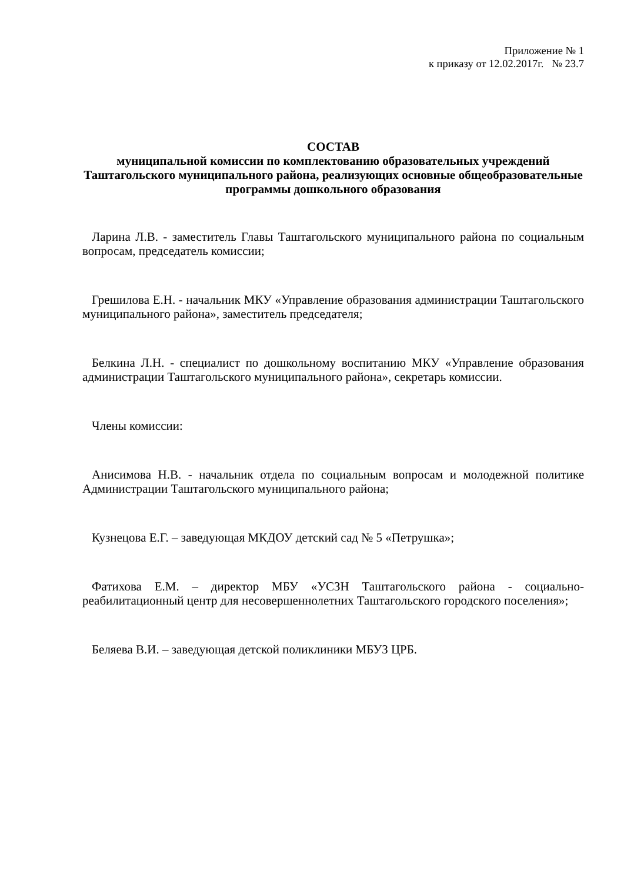Приложение № 1
к приказу от 12.02.2017г. № 23.7
СОСТАВ
муниципальной комиссии по комплектованию образовательных учреждений Таштагольского муниципального района, реализующих основные общеобразовательные программы дошкольного образования
Ларина Л.В. - заместитель Главы Таштагольского муниципального района по социальным вопросам, председатель комиссии;
Грешилова Е.Н. - начальник МКУ «Управление образования администрации Таштагольского муниципального района», заместитель председателя;
Белкина Л.Н. - специалист по дошкольному воспитанию МКУ «Управление образования администрации Таштагольского муниципального района», секретарь комиссии.
Члены комиссии:
Анисимова Н.В. - начальник отдела по социальным вопросам и молодежной политике Администрации Таштагольского муниципального района;
Кузнецова Е.Г. – заведующая МКДОУ детский сад № 5 «Петрушка»;
Фатихова Е.М. – директор МБУ «УСЗН Таштагольского района - социально-реабилитационный центр для несовершеннолетних Таштагольского городского поселения»;
Беляева В.И. – заведующая детской поликлиники МБУЗ ЦРБ.